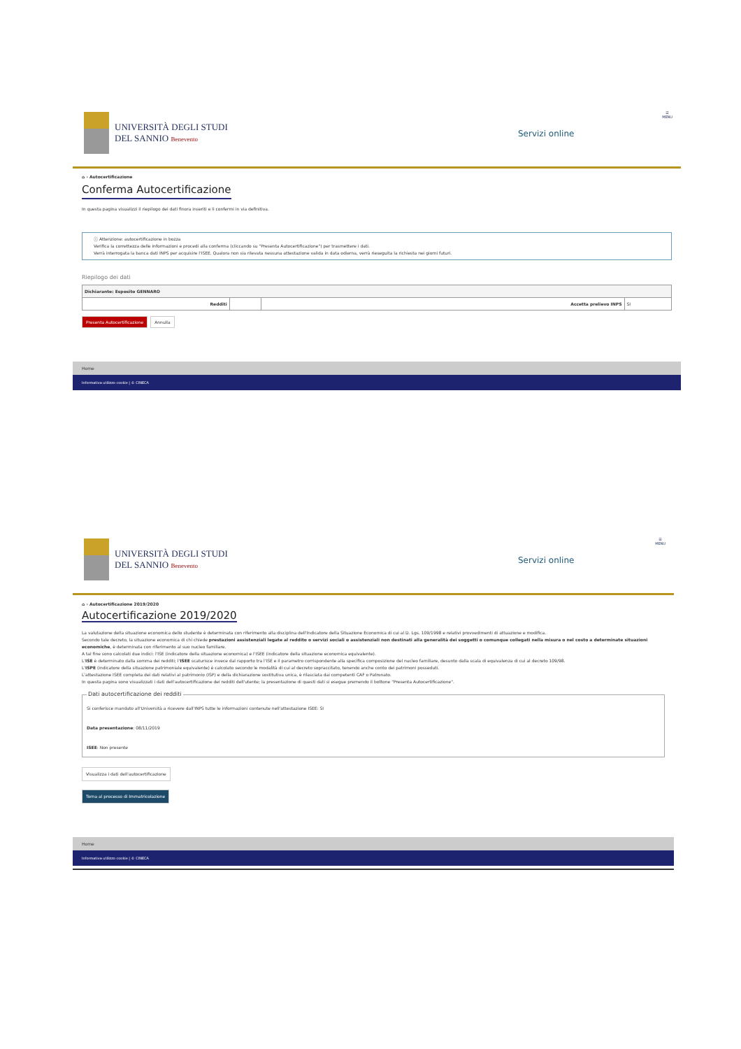UNIVERSITÀ DEGLI STUDI
DEL SANNIO Benevento
Servizi online
☰
MENU
⌂ › Autocertificazione
Conferma Autocertificazione
In questa pagina visualizzi il riepilogo dei dati finora inseriti e li confermi in via definitiva.
ⓘ Attenzione: autocertificazione in bozza
Verifica la correttezza delle informazioni e procedi alla conferma (cliccando su "Presenta Autocertificazione") per trasmettere i dati.
Verrà interrogata la banca dati INPS per acquisire l'ISEE. Qualora non sia rilevata nessuna attestazione valida in data odierna, verrà rieseguita la richiesta nei giorni futuri.
Riepilogo dei dati
| Dichiarante: Esposito GENNARO | | | |
| --- | --- | --- | --- |
| Redditi | | Accetta prelievo INPS | SI |
Presenta Autocertificazione Annulla
Home
Informativa utilizzo cookie | © CINECA
UNIVERSITÀ DEGLI STUDI
DEL SANNIO Benevento
Servizi online
☰
MENU
⌂ › Autocertificazione 2019/2020
Autocertificazione 2019/2020
La valutazione della situazione economica dello studente è determinata con riferimento alla disciplina dell'Indicatore della Situazione Economica di cui al D. Lgs. 109/1998 e relativi provvedimenti di attuazione e modifica.
Secondo tale decreto, la situazione economica di chi chiede prestazioni assistenziali legate al reddito o servizi sociali o assistenziali non destinati alla generalità dei soggetti o comunque collegati nella misura o nel costo a determinate situazioni economiche, è determinata con riferimento al suo nucleo familiare.
A tal fine sono calcolati due indici: l'ISE (indicatore della situazione economica) e l'ISEE (indicatore della situazione economica equivalente).
L'ISE è determinato dalla somma dei redditi; l'ISEE scaturisce invece dal rapporto tra l'ISE e il parametro corrispondente alla specifica composizione del nucleo familiare, desunto dalla scala di equivalenza di cui al decreto 109/98.
L'ISPE (indicatore della situazione patrimoniale equivalente) è calcolato secondo le modalità di cui al decreto sopraccitato, tenendo anche conto dei patrimoni posseduti.
L'attestazione ISEE completa dei dati relativi al patrimonio (ISP) e della dichiarazione sostitutiva unica, è rilasciata dai competenti CAF o Patronato.
In questa pagina sono visualizzati i dati dell'autocertificazione dei redditi dell'utente; la presentazione di questi dati si esegue premendo il bottone "Presenta Autocertificazione".
Dati autocertificazione dei redditi Si conferisce mandato all'Università a ricevere dall'INPS tutte le informazioni contenute nell'attestazione ISEE: SI
Data presentazione: 08/11/2019
ISEE: Non presente Visualizza i dati dell'autocertificazione
Torna al processo di Immatricolazione
Home
Informativa utilizzo cookie | © CINECA